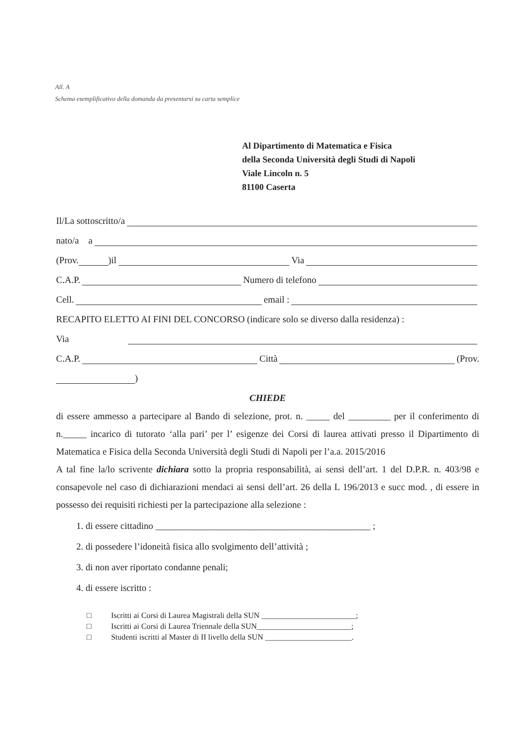All. A
Schema esemplificativo della domanda da presentarsi su carta semplice
Al Dipartimento di Matematica e Fisica
della Seconda Università degli Studi di Napoli
Viale Lincoln n. 5
81100 Caserta
Il/La sottoscritto/a
nato/a a
(Prov. )il Via
C.A.P. Numero di telefono
Cell. email :
RECAPITO ELETTO AI FINI DEL CONCORSO (indicare solo se diverso dalla residenza) :
Via
C.A.P. Città (Prov.
)
CHIEDE
di essere ammesso a partecipare al Bando di selezione, prot. n. _____ del _________ per il conferimento di n._____ incarico di tutorato ‘alla pari’ per l’ esigenze dei Corsi di laurea attivati presso il Dipartimento di Matematica e Fisica della Seconda Università degli Studi di Napoli per l’a.a. 2015/2016
A tal fine la/lo scrivente dichiara sotto la propria responsabilità, ai sensi dell’art. 1 del D.P.R. n. 403/98 e consapevole nel caso di dichiarazioni mendaci ai sensi dell’art. 26 della L 196/2013 e succ mod. , di essere in possesso dei requisiti richiesti per la partecipazione alla selezione :
1. di essere cittadino ______________________________________________ ;
2. di possedere l’idoneità fisica allo svolgimento dell’attività ;
3. di non aver riportato condanne penali;
4. di essere iscritto :
□ Iscritti ai Corsi di Laurea Magistrali della SUN ________________________;
□ Iscritti ai Corsi di Laurea Triennale della SUN________________________;
□ Studenti iscritti al Master di II livello della SUN ______________________.